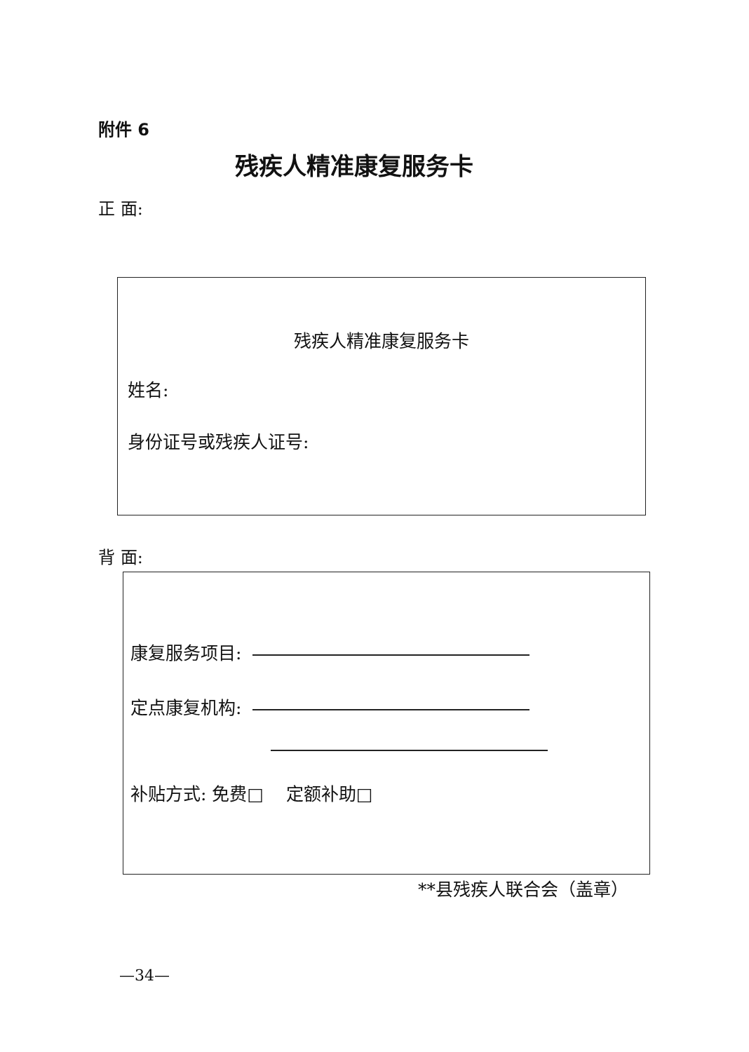附件 6
残疾人精准康复服务卡
正 面:
残疾人精准康复服务卡
姓名:
身份证号或残疾人证号:
背 面:
康复服务项目:
定点康复机构:
补贴方式: 免费□ 定额补助□
**县残疾人联合会（盖章）
—34—